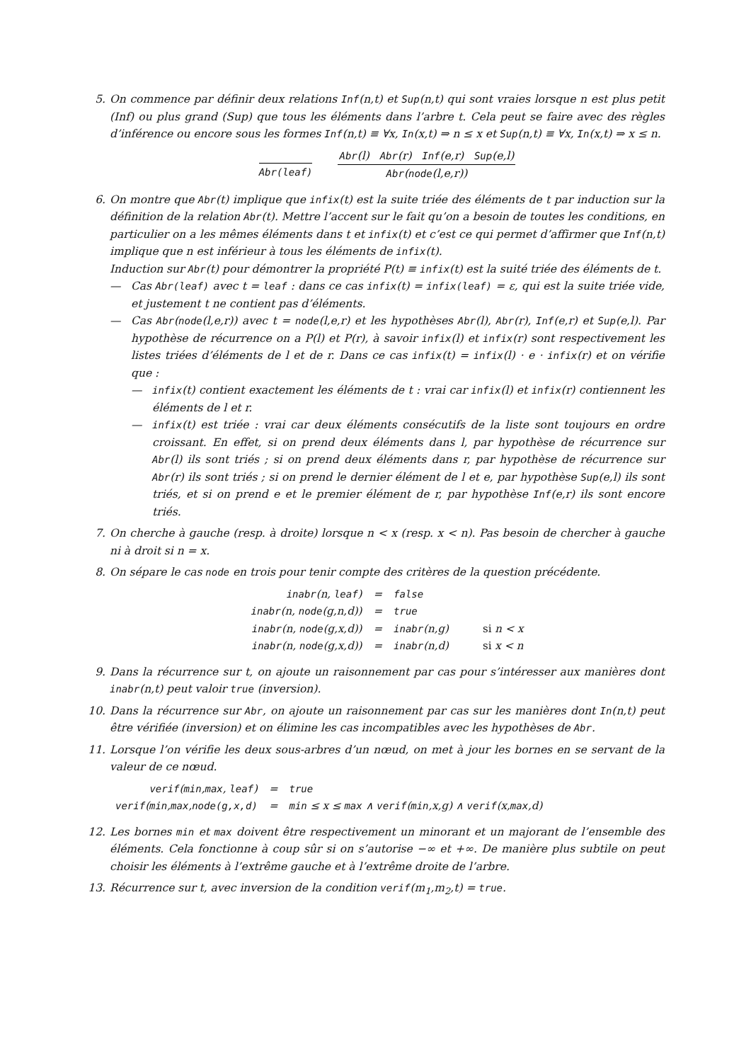5. On commence par définir deux relations Inf(n,t) et Sup(n,t) qui sont vraies lorsque n est plus petit (Inf) ou plus grand (Sup) que tous les éléments dans l’arbre t. Cela peut se faire avec des règles d’inférence ou encore sous les formes Inf(n,t) ≡ ∀x, In(x,t) ⇒ n ≤ x et Sup(n,t) ≡ ∀x, In(x,t) ⇒ x ≤ n.
Abr(leaf) Abr(l) Abr(r) Inf(e,r) Sup(e,l)
Abr(node(l,e,r))
6. On montre que Abr(t) implique que infix(t) est la suite triée des éléments de t par induction sur la définition de la relation Abr(t). Mettre l’accent sur le fait qu’on a besoin de toutes les conditions, en particulier on a les mêmes éléments dans t et infix(t) et c’est ce qui permet d’affirmer que Inf(n,t) implique que n est inférieur à tous les éléments de infix(t).
Induction sur Abr(t) pour démontrer la propriété P(t) ≡ infix(t) est la suité triée des éléments de t.
— Cas Abr(leaf) avec t = leaf : dans ce cas infix(t) = infix(leaf) = ε, qui est la suite triée vide, et justement t ne contient pas d’éléments.
— Cas Abr(node(l,e,r)) avec t = node(l,e,r) et les hypothèses Abr(l), Abr(r), Inf(e,r) et Sup(e,l). Par hypothèse de récurrence on a P(l) et P(r), à savoir infix(l) et infix(r) sont respectivement les listes triées d’éléments de l et de r. Dans ce cas infix(t) = infix(l) · e · infix(r) et on vérifie que :
— infix(t) contient exactement les éléments de t : vrai car infix(l) et infix(r) contiennent les éléments de l et r.
— infix(t) est triée : vrai car deux éléments consécutifs de la liste sont toujours en ordre croissant. En effet, si on prend deux éléments dans l, par hypothèse de récurrence sur Abr(l) ils sont triés ; si on prend deux éléments dans r, par hypothèse de récurrence sur Abr(r) ils sont triés ; si on prend le dernier élément de l et e, par hypothèse Sup(e,l) ils sont triés, et si on prend e et le premier élément de r, par hypothèse Inf(e,r) ils sont encore triés.
7. On cherche à gauche (resp. à droite) lorsque n < x (resp. x < n). Pas besoin de chercher à gauche ni à droit si n = x.
8. On sépare le cas node en trois pour tenir compte des critères de la question précédente.
| inabr (n, leaf ) | = | false | |
| inabr (n, node (g,n,d)) | = | true | |
| inabr (n, node (g,x,d)) | = | inabr (n,g) | si n < x |
| inabr (n, node (g,x,d)) | = | inabr (n,d) | si x < n |
9. Dans la récurrence sur t, on ajoute un raisonnement par cas pour s’intéresser aux manières dont inabr(n,t) peut valoir true (inversion).
10. Dans la récurrence sur Abr, on ajoute un raisonnement par cas sur les manières dont In(n,t) peut être vérifiée (inversion) et on élimine les cas incompatibles avec les hypothèses de Abr.
11. Lorsque l’on vérifie les deux sous-arbres d’un nœud, on met à jour les bornes en se servant de la valeur de ce nœud.
| verif ( min , max , leaf ) | = | true |
| verif ( min , max , node(g,x,d) | = | min ≤ x ≤ max ∧ verif ( min ,x,g) ∧ verif (x, max ,d) |
12. Les bornes min et max doivent être respectivement un minorant et un majorant de l’ensemble des éléments. Cela fonctionne à coup sûr si on s’autorise −∞ et +∞. De manière plus subtile on peut choisir les éléments à l’extrême gauche et à l’extrême droite de l’arbre.
13. Récurrence sur t, avec inversion de la condition verif(m<sub>1</sub>,m<sub>2</sub>,t) = true.